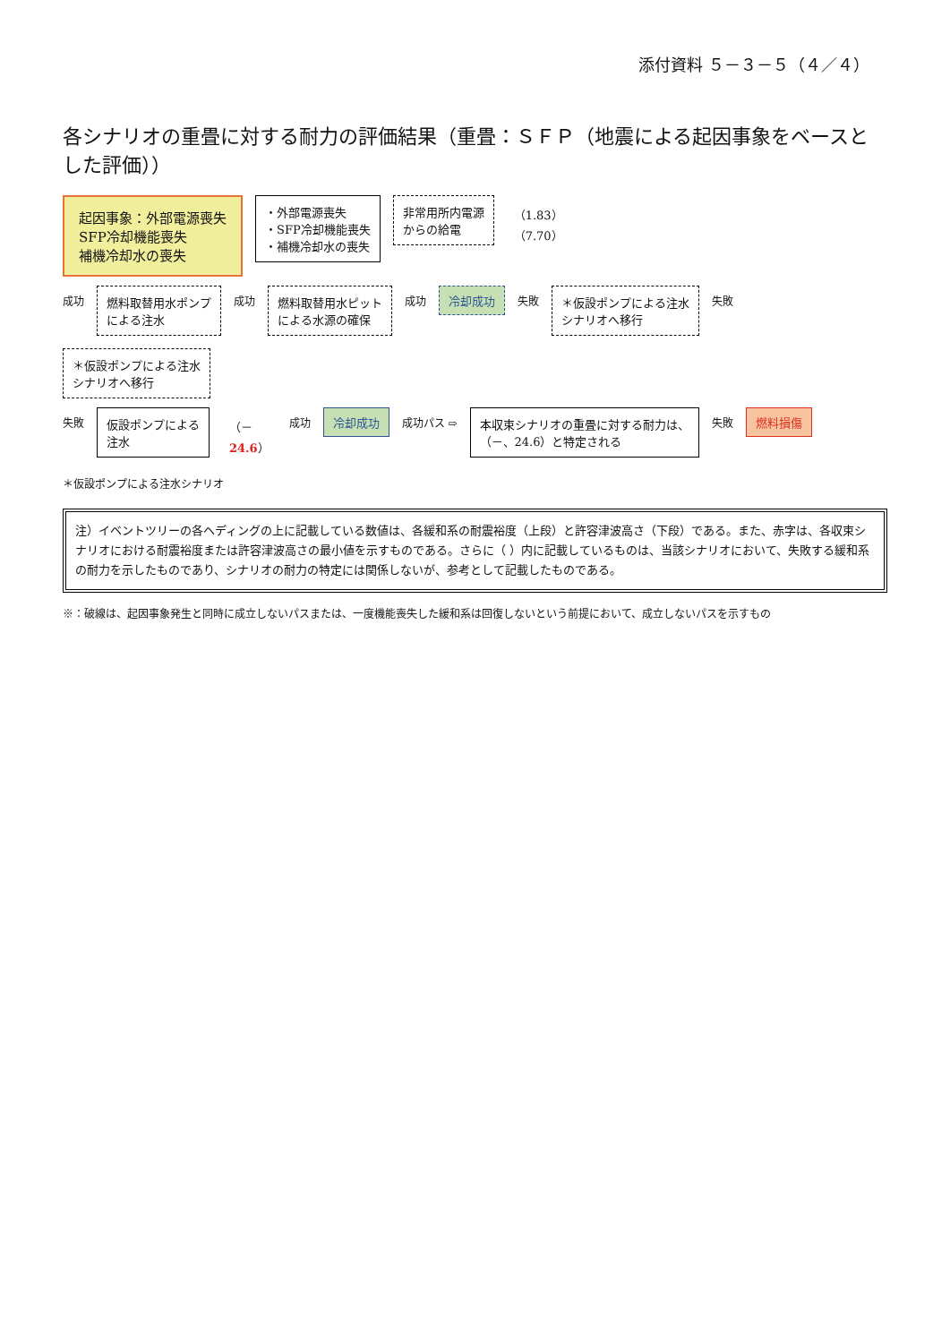添付資料 ５－３－５（４／４）
各シナリオの重畳に対する耐力の評価結果（重畳：ＳＦＰ（地震による起因事象をベースとした評価））
起因事象：外部電源喪失
SFP冷却機能喪失
補機冷却水の喪失
・外部電源喪失
・SFP冷却機能喪失
・補機冷却水の喪失
非常用所内電源
からの給電
（1.83）
（7.70）
成功
燃料取替用水ポンプ
による注水
成功
燃料取替用水ピット
による水源の確保
成功
冷却成功
失敗
＊仮設ポンプによる注水
シナリオへ移行
失敗
＊仮設ポンプによる注水
シナリオへ移行
失敗
仮設ポンプによる
注水
（－
24.6）
成功
冷却成功
成功パス ⇨
本収束シナリオの重畳に対する耐力は、
（－、24.6）と特定される
失敗
燃料損傷
＊仮設ポンプによる注水シナリオ
注）イベントツリーの各ヘディングの上に記載している数値は、各緩和系の耐震裕度（上段）と許容津波高さ（下段）である。また、赤字は、各収束シナリオにおける耐震裕度または許容津波高さの最小値を示すものである。さらに（ ）内に記載しているものは、当該シナリオにおいて、失敗する緩和系の耐力を示したものであり、シナリオの耐力の特定には関係しないが、参考として記載したものである。
※：破線は、起因事象発生と同時に成立しないパスまたは、一度機能喪失した緩和系は回復しないという前提において、成立しないパスを示すもの